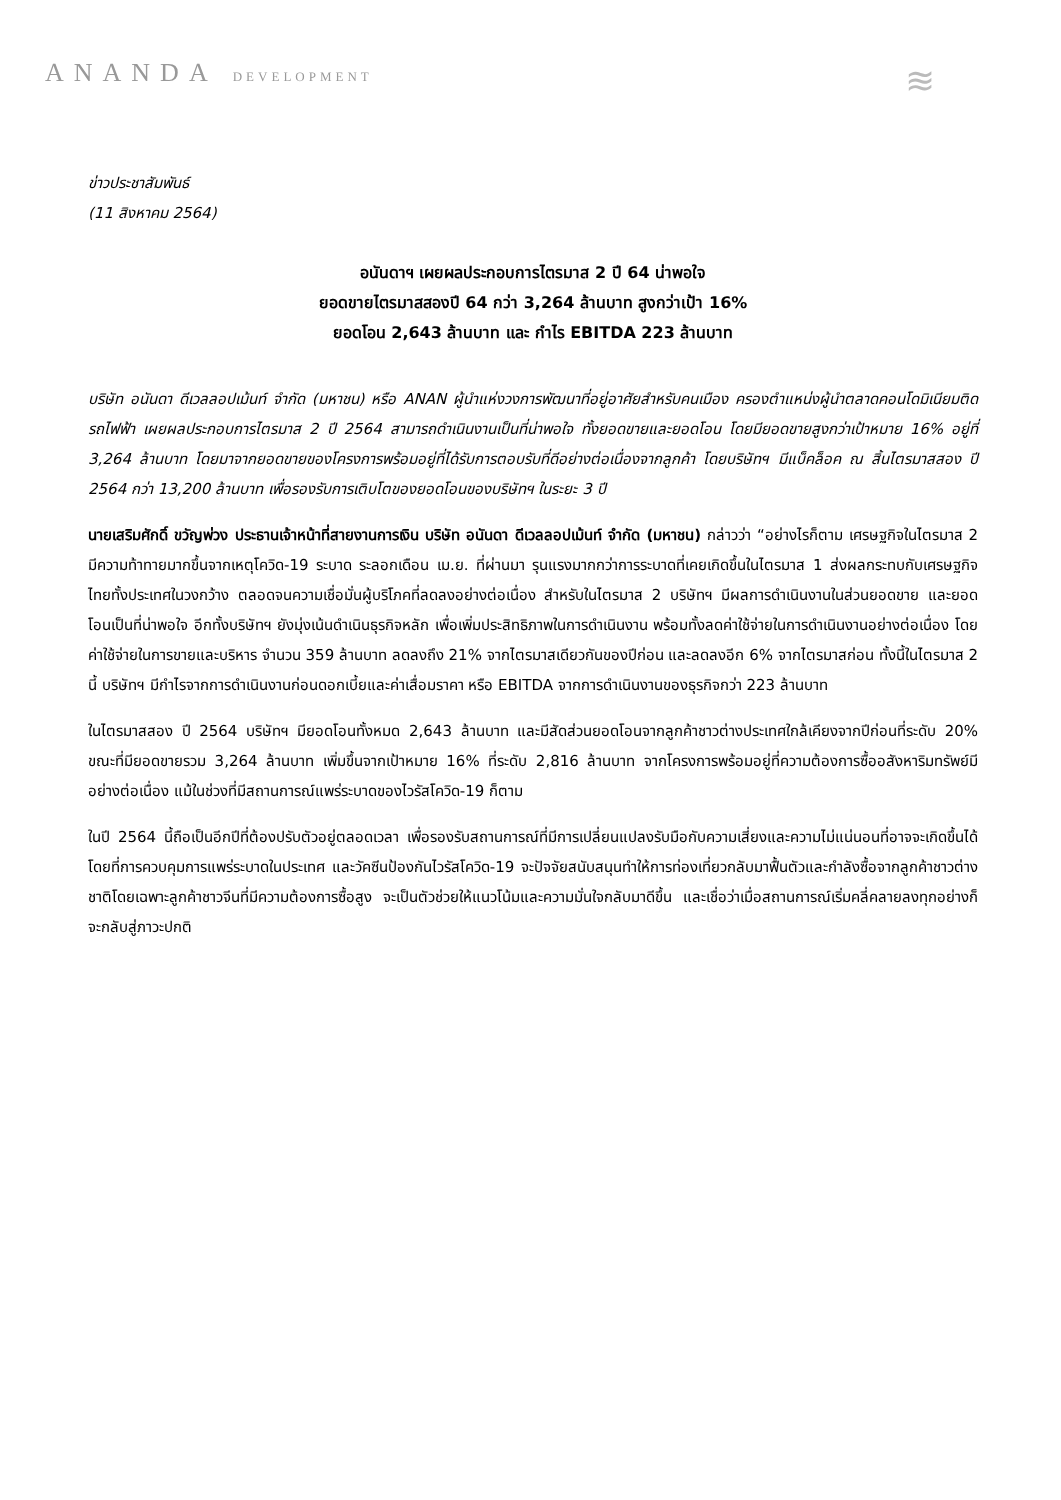ANANDA DEVELOPMENT ≋
ข่าวประชาสัมพันธ์
(11 สิงหาคม 2564)
อนันดาฯ เผยผลประกอบการไตรมาส 2 ปี 64 น่าพอใจ
ยอดขายไตรมาสสองปี 64 กว่า 3,264 ล้านบาท สูงกว่าเป้า 16%
ยอดโอน 2,643 ล้านบาท และ กำไร EBITDA 223 ล้านบาท
บริษัท อนันดา ดีเวลลอปเม้นท์ จำกัด (มหาชน) หรือ ANAN ผู้นำแห่งวงการพัฒนาที่อยู่อาศัยสำหรับคนเมือง ครองตำแหน่งผู้นำตลาดคอนโดมิเนียมติดรถไฟฟ้า เผยผลประกอบการไตรมาส 2 ปี 2564 สามารถดำเนินงานเป็นที่น่าพอใจ ทั้งยอดขายและยอดโอน โดยมียอดขายสูงกว่าเป้าหมาย 16% อยู่ที่ 3,264 ล้านบาท โดยมาจากยอดขายของโครงการพร้อมอยู่ที่ได้รับการตอบรับที่ดีอย่างต่อเนื่องจากลูกค้า โดยบริษัทฯ มีแบ็คล็อค ณ สิ้นไตรมาสสอง ปี 2564 กว่า 13,200 ล้านบาท เพื่อรองรับการเติบโตของยอดโอนของบริษัทฯ ในระยะ 3 ปี
นายเสริมศักดิ์ ขวัญพ่วง ประธานเจ้าหน้าที่สายงานการเงิน บริษัท อนันดา ดีเวลลอปเม้นท์ จำกัด (มหาชน) กล่าวว่า “อย่างไรก็ตาม เศรษฐกิจในไตรมาส 2 มีความท้าทายมากขึ้นจากเหตุโควิด-19 ระบาด ระลอกเดือน เม.ย. ที่ผ่านมา รุนแรงมากกว่าการระบาดที่เคยเกิดขึ้นในไตรมาส 1 ส่งผลกระทบกับเศรษฐกิจไทยทั้งประเทศในวงกว้าง ตลอดจนความเชื่อมั่นผู้บริโภคที่ลดลงอย่างต่อเนื่อง สำหรับในไตรมาส 2 บริษัทฯ มีผลการดำเนินงานในส่วนยอดขาย และยอดโอนเป็นที่น่าพอใจ อีกทั้งบริษัทฯ ยังมุ่งเน้นดำเนินธุรกิจหลัก เพื่อเพิ่มประสิทธิภาพในการดำเนินงาน พร้อมทั้งลดค่าใช้จ่ายในการดำเนินงานอย่างต่อเนื่อง โดยค่าใช้จ่ายในการขายและบริหาร จำนวน 359 ล้านบาท ลดลงถึง 21% จากไตรมาสเดียวกันของปีก่อน และลดลงอีก 6% จากไตรมาสก่อน ทั้งนี้ในไตรมาส 2 นี้ บริษัทฯ มีกำไรจากการดำเนินงานก่อนดอกเบี้ยและค่าเสื่อมราคา หรือ EBITDA จากการดำเนินงานของธุรกิจกว่า 223 ล้านบาท
ในไตรมาสสอง ปี 2564 บริษัทฯ มียอดโอนทั้งหมด 2,643 ล้านบาท และมีสัดส่วนยอดโอนจากลูกค้าชาวต่างประเทศใกล้เคียงจากปีก่อนที่ระดับ 20% ขณะที่มียอดขายรวม 3,264 ล้านบาท เพิ่มขึ้นจากเป้าหมาย 16% ที่ระดับ 2,816 ล้านบาท จากโครงการพร้อมอยู่ที่ความต้องการซื้ออสังหาริมทรัพย์มีอย่างต่อเนื่อง แม้ในช่วงที่มีสถานการณ์แพร่ระบาดของไวรัสโควิด-19 ก็ตาม
ในปี 2564 นี้ถือเป็นอีกปีที่ต้องปรับตัวอยู่ตลอดเวลา เพื่อรองรับสถานการณ์ที่มีการเปลี่ยนแปลงรับมือกับความเสี่ยงและความไม่แน่นอนที่อาจจะเกิดขึ้นได้ โดยที่การควบคุมการแพร่ระบาดในประเทศ และวัคซีนป้องกันไวรัสโควิด-19 จะปัจจัยสนับสนุนทำให้การท่องเที่ยวกลับมาฟื้นตัวและกำลังซื้อจากลูกค้าชาวต่างชาติโดยเฉพาะลูกค้าชาวจีนที่มีความต้องการซื้อสูง จะเป็นตัวช่วยให้แนวโน้มและความมั่นใจกลับมาดีขึ้น และเชื่อว่าเมื่อสถานการณ์เริ่มคลี่คลายลงทุกอย่างก็จะกลับสู่ภาวะปกติ